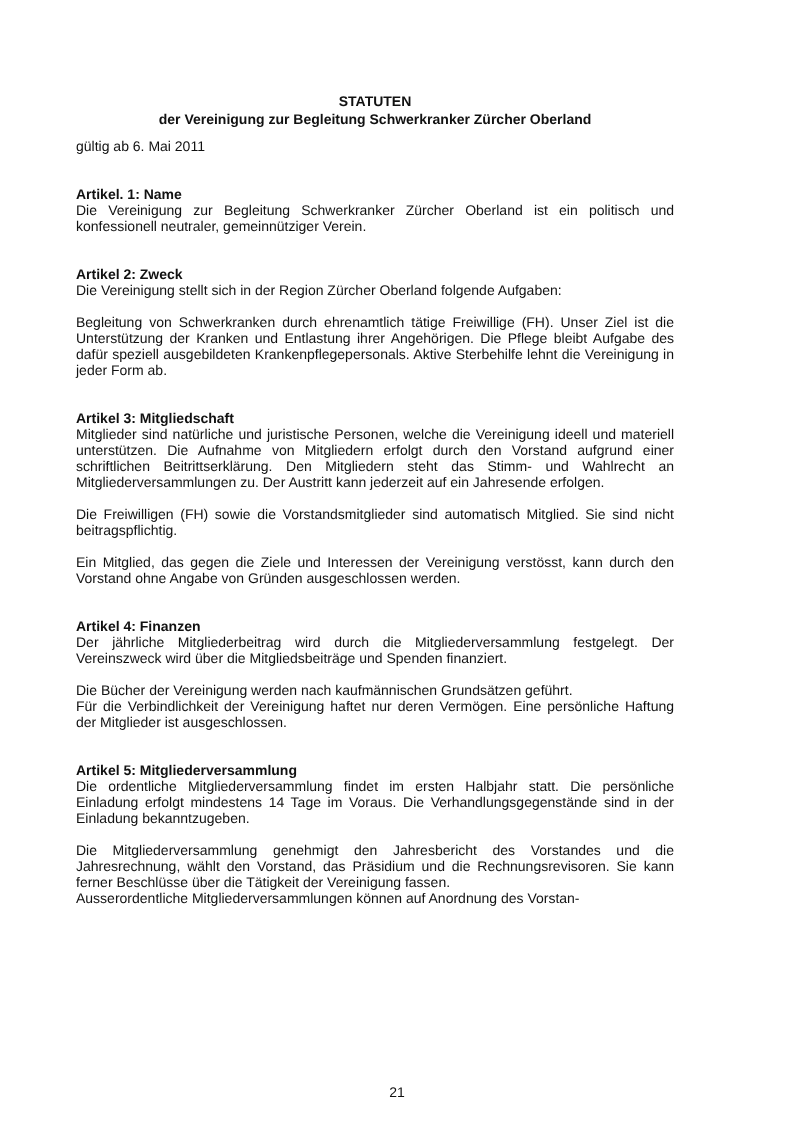STATUTEN
der Vereinigung zur Begleitung Schwerkranker Zürcher Oberland
gültig ab 6. Mai 2011
Artikel. 1: Name
Die Vereinigung zur Begleitung Schwerkranker Zürcher Oberland ist ein politisch und konfessionell neutraler, gemeinnütziger Verein.
Artikel 2: Zweck
Die Vereinigung stellt sich in der Region Zürcher Oberland folgende Aufgaben:
Begleitung von Schwerkranken durch ehrenamtlich tätige Freiwillige (FH). Unser Ziel ist die Unterstützung der Kranken und Entlastung ihrer Angehörigen. Die Pflege bleibt Aufgabe des dafür speziell ausgebildeten Krankenpflegepersonals. Aktive Sterbehilfe lehnt die Vereinigung in jeder Form ab.
Artikel 3: Mitgliedschaft
Mitglieder sind natürliche und juristische Personen, welche die Vereinigung ideell und materiell unterstützen. Die Aufnahme von Mitgliedern erfolgt durch den Vorstand aufgrund einer schriftlichen Beitrittserklärung. Den Mitgliedern steht das Stimm- und Wahlrecht an Mitgliederversammlungen zu. Der Austritt kann jederzeit auf ein Jahresende erfolgen.
Die Freiwilligen (FH) sowie die Vorstandsmitglieder sind automatisch Mitglied. Sie sind nicht beitragspflichtig.
Ein Mitglied, das gegen die Ziele und Interessen der Vereinigung verstösst, kann durch den Vorstand ohne Angabe von Gründen ausgeschlossen werden.
Artikel 4: Finanzen
Der jährliche Mitgliederbeitrag wird durch die Mitgliederversammlung festgelegt. Der Vereinszweck wird über die Mitgliedsbeiträge und Spenden finanziert.
Die Bücher der Vereinigung werden nach kaufmännischen Grundsätzen geführt.
Für die Verbindlichkeit der Vereinigung haftet nur deren Vermögen. Eine persönliche Haftung der Mitglieder ist ausgeschlossen.
Artikel 5: Mitgliederversammlung
Die ordentliche Mitgliederversammlung findet im ersten Halbjahr statt. Die persönliche Einladung erfolgt mindestens 14 Tage im Voraus. Die Verhandlungsgegenstände sind in der Einladung bekanntzugeben.
Die Mitgliederversammlung genehmigt den Jahresbericht des Vorstandes und die Jahresrechnung, wählt den Vorstand, das Präsidium und die Rechnungsrevisoren. Sie kann ferner Beschlüsse über die Tätigkeit der Vereinigung fassen.
Ausserordentliche Mitgliederversammlungen können auf Anordnung des Vorstan-
21